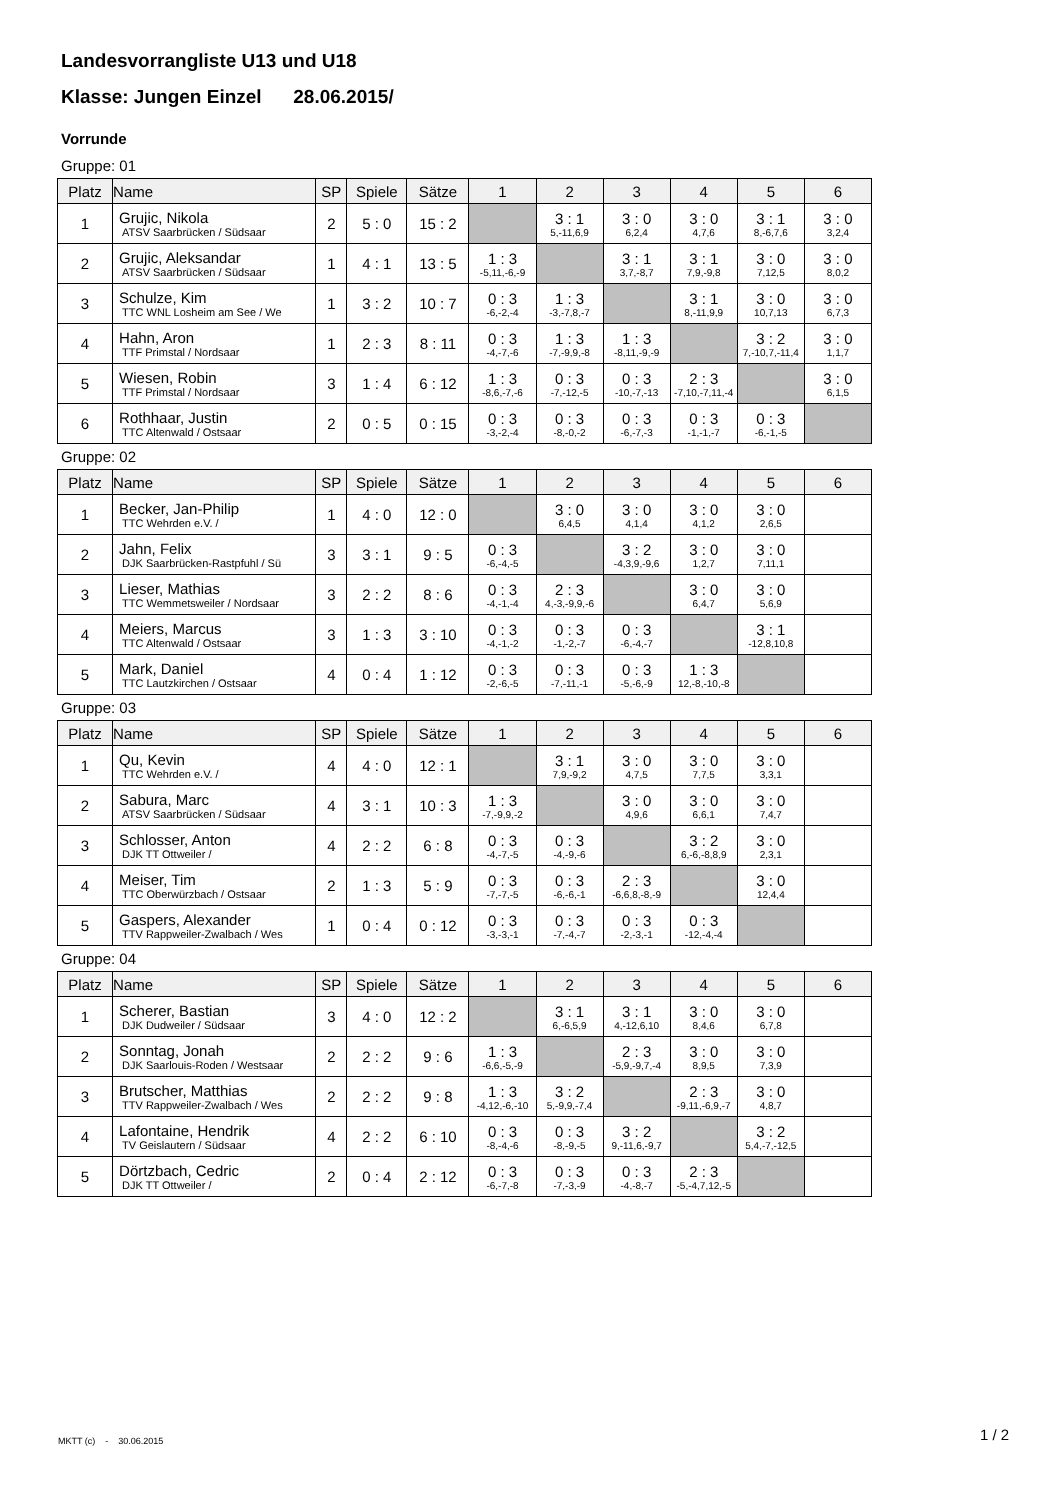Landesvorrangliste U13 und U18
Klasse: Jungen Einzel 28.06.2015/
Vorrunde
Gruppe: 01
| Platz | Name | SP | Spiele | Sätze | 1 | 2 | 3 | 4 | 5 | 6 |
| --- | --- | --- | --- | --- | --- | --- | --- | --- | --- | --- |
| 1 | Grujic, Nikola ATSV Saarbrücken / Südsaar | 2 | 5 : 0 | 15 : 2 | | 3 : 1 5,-11,6,9 | 3 : 0 6,2,4 | 3 : 0 4,7,6 | 3 : 1 8,-6,7,6 | 3 : 0 3,2,4 |
| 2 | Grujic, Aleksandar ATSV Saarbrücken / Südsaar | 1 | 4 : 1 | 13 : 5 | 1 : 3 -5,11,-6,-9 | | 3 : 1 3,7,-8,7 | 3 : 1 7,9,-9,8 | 3 : 0 7,12,5 | 3 : 0 8,0,2 |
| 3 | Schulze, Kim TTC WNL Losheim am See / We | 1 | 3 : 2 | 10 : 7 | 0 : 3 -6,-2,-4 | 1 : 3 -3,-7,8,-7 | | 3 : 1 8,-11,9,9 | 3 : 0 10,7,13 | 3 : 0 6,7,3 |
| 4 | Hahn, Aron TTF Primstal / Nordsaar | 1 | 2 : 3 | 8 : 11 | 0 : 3 -4,-7,-6 | 1 : 3 -7,-9,9,-8 | 1 : 3 -8,11,-9,-9 | | 3 : 2 7,-10,7,-11,4 | 3 : 0 1,1,7 |
| 5 | Wiesen, Robin TTF Primstal / Nordsaar | 3 | 1 : 4 | 6 : 12 | 1 : 3 -8,6,-7,-6 | 0 : 3 -7,-12,-5 | 0 : 3 -10,-7,-13 | 2 : 3 -7,10,-7,11,-4 | | 3 : 0 6,1,5 |
| 6 | Rothhaar, Justin TTC Altenwald / Ostsaar | 2 | 0 : 5 | 0 : 15 | 0 : 3 -3,-2,-4 | 0 : 3 -8,-0,-2 | 0 : 3 -6,-7,-3 | 0 : 3 -1,-1,-7 | 0 : 3 -6,-1,-5 | |
Gruppe: 02
| Platz | Name | SP | Spiele | Sätze | 1 | 2 | 3 | 4 | 5 | 6 |
| --- | --- | --- | --- | --- | --- | --- | --- | --- | --- | --- |
| 1 | Becker, Jan-Philip TTC Wehrden e.V. / | 1 | 4 : 0 | 12 : 0 | | 3 : 0 6,4,5 | 3 : 0 4,1,4 | 3 : 0 4,1,2 | 3 : 0 2,6,5 | |
| 2 | Jahn, Felix DJK Saarbrücken-Rastpfuhl / Sü | 3 | 3 : 1 | 9 : 5 | 0 : 3 -6,-4,-5 | | 3 : 2 -4,3,9,-9,6 | 3 : 0 1,2,7 | 3 : 0 7,11,1 | |
| 3 | Lieser, Mathias TTC Wemmetsweiler / Nordsaar | 3 | 2 : 2 | 8 : 6 | 0 : 3 -4,-1,-4 | 2 : 3 4,-3,-9,9,-6 | | 3 : 0 6,4,7 | 3 : 0 5,6,9 | |
| 4 | Meiers, Marcus TTC Altenwald / Ostsaar | 3 | 1 : 3 | 3 : 10 | 0 : 3 -4,-1,-2 | 0 : 3 -1,-2,-7 | 0 : 3 -6,-4,-7 | | 3 : 1 -12,8,10,8 | |
| 5 | Mark, Daniel TTC Lautzkirchen / Ostsaar | 4 | 0 : 4 | 1 : 12 | 0 : 3 -2,-6,-5 | 0 : 3 -7,-11,-1 | 0 : 3 -5,-6,-9 | 1 : 3 12,-8,-10,-8 | | |
Gruppe: 03
| Platz | Name | SP | Spiele | Sätze | 1 | 2 | 3 | 4 | 5 | 6 |
| --- | --- | --- | --- | --- | --- | --- | --- | --- | --- | --- |
| 1 | Qu, Kevin TTC Wehrden e.V. / | 4 | 4 : 0 | 12 : 1 | | 3 : 1 7,9,-9,2 | 3 : 0 4,7,5 | 3 : 0 7,7,5 | 3 : 0 3,3,1 | |
| 2 | Sabura, Marc ATSV Saarbrücken / Südsaar | 4 | 3 : 1 | 10 : 3 | 1 : 3 -7,-9,9,-2 | | 3 : 0 4,9,6 | 3 : 0 6,6,1 | 3 : 0 7,4,7 | |
| 3 | Schlosser, Anton DJK TT Ottweiler / | 4 | 2 : 2 | 6 : 8 | 0 : 3 -4,-7,-5 | 0 : 3 -4,-9,-6 | | 3 : 2 6,-6,-8,8,9 | 3 : 0 2,3,1 | |
| 4 | Meiser, Tim TTC Oberwürzbach / Ostsaar | 2 | 1 : 3 | 5 : 9 | 0 : 3 -7,-7,-5 | 0 : 3 -6,-6,-1 | 2 : 3 -6,6,8,-8,-9 | | 3 : 0 12,4,4 | |
| 5 | Gaspers, Alexander TTV Rappweiler-Zwalbach / Wes | 1 | 0 : 4 | 0 : 12 | 0 : 3 -3,-3,-1 | 0 : 3 -7,-4,-7 | 0 : 3 -2,-3,-1 | 0 : 3 -12,-4,-4 | | |
Gruppe: 04
| Platz | Name | SP | Spiele | Sätze | 1 | 2 | 3 | 4 | 5 | 6 |
| --- | --- | --- | --- | --- | --- | --- | --- | --- | --- | --- |
| 1 | Scherer, Bastian DJK Dudweiler / Südsaar | 3 | 4 : 0 | 12 : 2 | | 3 : 1 6,-6,5,9 | 3 : 1 4,-12,6,10 | 3 : 0 8,4,6 | 3 : 0 6,7,8 | |
| 2 | Sonntag, Jonah DJK Saarlouis-Roden / Westsaar | 2 | 2 : 2 | 9 : 6 | 1 : 3 -6,6,-5,-9 | | 2 : 3 -5,9,-9,7,-4 | 3 : 0 8,9,5 | 3 : 0 7,3,9 | |
| 3 | Brutscher, Matthias TTV Rappweiler-Zwalbach / Wes | 2 | 2 : 2 | 9 : 8 | 1 : 3 -4,12,-6,-10 | 3 : 2 5,-9,9,-7,4 | | 2 : 3 -9,11,-6,9,-7 | 3 : 0 4,8,7 | |
| 4 | Lafontaine, Hendrik TV Geislautern / Südsaar | 4 | 2 : 2 | 6 : 10 | 0 : 3 -8,-4,-6 | 0 : 3 -8,-9,-5 | 3 : 2 9,-11,6,-9,7 | | 3 : 2 5,4,-7,-12,5 | |
| 5 | Dörtzbach, Cedric DJK TT Ottweiler / | 2 | 0 : 4 | 2 : 12 | 0 : 3 -6,-7,-8 | 0 : 3 -7,-3,-9 | 0 : 3 -4,-8,-7 | 2 : 3 -5,-4,7,12,-5 | | |
MKTT (c) - 30.06.2015 1 / 2